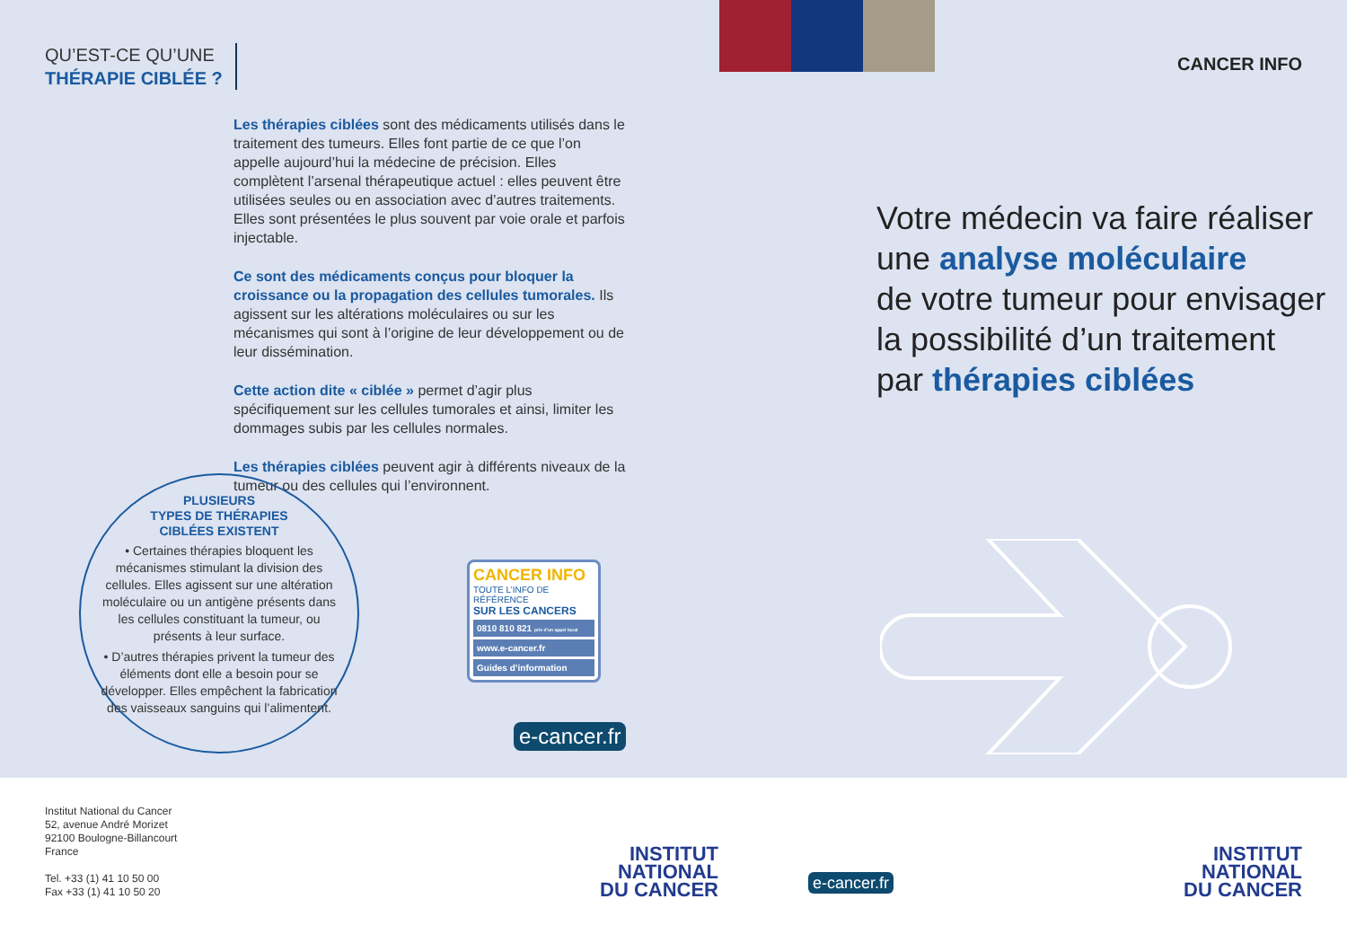QU’EST-CE QU’UNE
THÉRAPIE CIBLÉE ?
Les thérapies ciblées sont des médicaments utilisés dans le traitement des tumeurs. Elles font partie de ce que l’on appelle aujourd’hui la médecine de précision. Elles complètent l’arsenal thérapeutique actuel : elles peuvent être utilisées seules ou en association avec d’autres traitements. Elles sont présentées le plus souvent par voie orale et parfois injectable.
Ce sont des médicaments conçus pour bloquer la croissance ou la propagation des cellules tumorales. Ils agissent sur les altérations moléculaires ou sur les mécanismes qui sont à l’origine de leur développement ou de leur dissémination.
Cette action dite « ciblée » permet d’agir plus spécifiquement sur les cellules tumorales et ainsi, limiter les dommages subis par les cellules normales.
Les thérapies ciblées peuvent agir à différents niveaux de la tumeur ou des cellules qui l’environnent.
PLUSIEURS
TYPES DE THÉRAPIES
CIBLÉES EXISTENT
• Certaines thérapies bloquent les mécanismes stimulant la division des cellules. Elles agissent sur une altération moléculaire ou un antigène présents dans les cellules constituant la tumeur, ou présents à leur surface.
• D’autres thérapies privent la tumeur des éléments dont elle a besoin pour se développer. Elles empêchent la fabrication des vaisseaux sanguins qui l’alimentent.
CANCER INFO
TOUTE L’INFO DE RÉFÉRENCE
SUR LES CANCERS
0810 810 821 prix d’un appel local
www.e-cancer.fr
Guides d’information
e-cancer.fr
CANCER INFO
Votre médecin va faire réaliser
une analyse moléculaire
de votre tumeur pour envisager
la possibilité d’un traitement
par thérapies ciblées
Institut National du Cancer
52, avenue André Morizet
92100 Boulogne-Billancourt
France
Tel. +33 (1) 41 10 50 00
Fax +33 (1) 41 10 50 20
INSTITUT
NATIONAL
DU CANCER
e-cancer.fr
INSTITUT
NATIONAL
DU CANCER